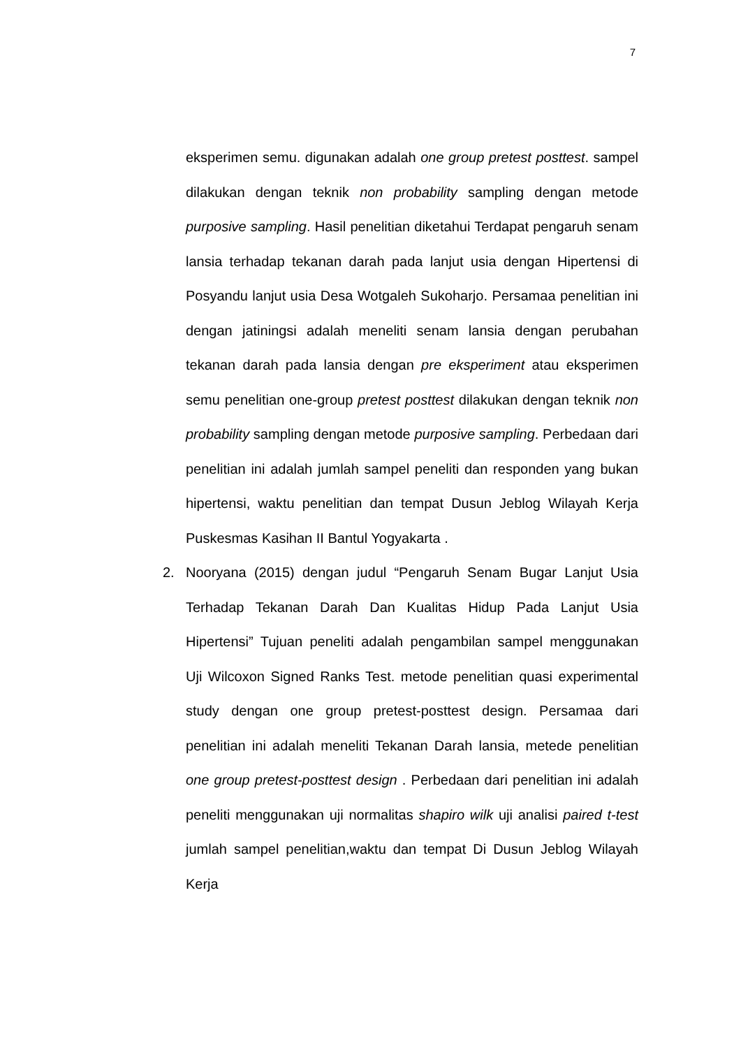7
eksperimen semu. digunakan adalah one group pretest posttest. sampel dilakukan dengan teknik non probability sampling dengan metode purposive sampling. Hasil penelitian diketahui Terdapat pengaruh senam lansia terhadap tekanan darah pada lanjut usia dengan Hipertensi di Posyandu lanjut usia Desa Wotgaleh Sukoharjo. Persamaa penelitian ini dengan jatiningsi adalah meneliti senam lansia dengan perubahan tekanan darah pada lansia dengan pre eksperiment atau eksperimen semu penelitian one-group pretest posttest dilakukan dengan teknik non probability sampling dengan metode purposive sampling. Perbedaan dari penelitian ini adalah jumlah sampel peneliti dan responden yang bukan hipertensi, waktu penelitian dan tempat Dusun Jeblog Wilayah Kerja Puskesmas Kasihan II Bantul Yogyakarta .
2. Nooryana (2015) dengan judul “Pengaruh Senam Bugar Lanjut Usia Terhadap Tekanan Darah Dan Kualitas Hidup Pada Lanjut Usia Hipertensi” Tujuan peneliti adalah pengambilan sampel menggunakan Uji Wilcoxon Signed Ranks Test. metode penelitian quasi experimental study dengan one group pretest-posttest design. Persamaa dari penelitian ini adalah meneliti Tekanan Darah lansia, metede penelitian one group pretest-posttest design . Perbedaan dari penelitian ini adalah peneliti menggunakan uji normalitas shapiro wilk uji analisi paired t-test jumlah sampel penelitian,waktu dan tempat Di Dusun Jeblog Wilayah Kerja